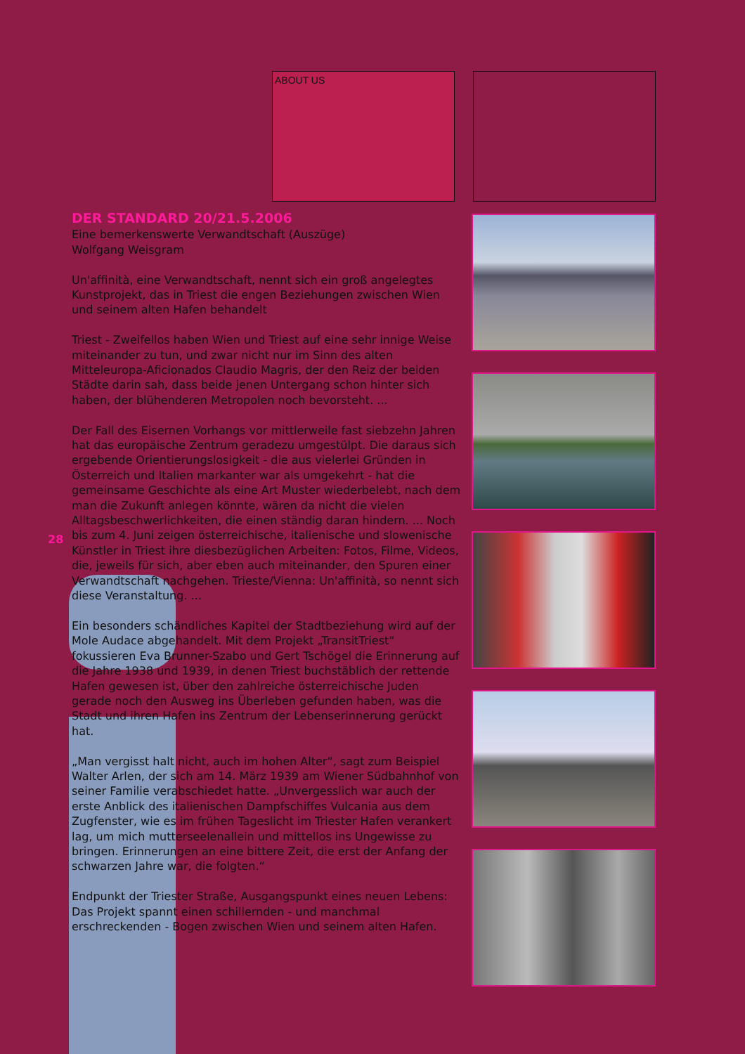ABOUT US
DER STANDARD 20/21.5.2006
Eine bemerkenswerte Verwandtschaft (Auszüge)
Wolfgang Weisgram
Un'affinità, eine Verwandtschaft, nennt sich ein groß angelegtes Kunstprojekt, das in Triest die engen Beziehungen zwischen Wien und seinem alten Hafen behandelt
Triest - Zweifellos haben Wien und Triest auf eine sehr innige Weise miteinander zu tun, und zwar nicht nur im Sinn des alten Mitteleuropa-Aficionados Claudio Magris, der den Reiz der beiden Städte darin sah, dass beide jenen Untergang schon hinter sich haben, der blühenderen Metropolen noch bevorsteht. ...
Der Fall des Eisernen Vorhangs vor mittlerweile fast siebzehn Jahren hat das europäische Zentrum geradezu umgestülpt. Die daraus sich ergebende Orientierungslosigkeit - die aus vielerlei Gründen in Österreich und Italien markanter war als umgekehrt - hat die gemeinsame Geschichte als eine Art Muster wiederbelebt, nach dem man die Zukunft anlegen könnte, wären da nicht die vielen Alltagsbeschwerlichkeiten, die einen ständig daran hindern. ... Noch bis zum 4. Juni zeigen österreichische, italienische und slowenische Künstler in Triest ihre diesbezüglichen Arbeiten: Fotos, Filme, Videos, die, jeweils für sich, aber eben auch miteinander, den Spuren einer Verwandtschaft nachgehen. Trieste/Vienna: Un'affinità, so nennt sich diese Veranstaltung. ...
Ein besonders schändliches Kapitel der Stadtbeziehung wird auf der Mole Audace abgehandelt. Mit dem Projekt „TransitTriest“ fokussieren Eva Brunner-Szabo und Gert Tschögel die Erinnerung auf die Jahre 1938 und 1939, in denen Triest buchstäblich der rettende Hafen gewesen ist, über den zahlreiche österreichische Juden gerade noch den Ausweg ins Überleben gefunden haben, was die Stadt und ihren Hafen ins Zentrum der Lebenserinnerung gerückt hat.
„Man vergisst halt nicht, auch im hohen Alter“, sagt zum Beispiel Walter Arlen, der sich am 14. März 1939 am Wiener Südbahnhof von seiner Familie verabschiedet hatte. „Unvergesslich war auch der erste Anblick des italienischen Dampfschiffes Vulcania aus dem Zugfenster, wie es im frühen Tageslicht im Triester Hafen verankert lag, um mich mutterseelenallein und mittellos ins Ungewisse zu bringen. Erinnerungen an eine bittere Zeit, die erst der Anfang der schwarzen Jahre war, die folgten.“
Endpunkt der Triester Straße, Ausgangspunkt eines neuen Lebens: Das Projekt spannt einen schillernden - und manchmal erschreckenden - Bogen zwischen Wien und seinem alten Hafen.
28